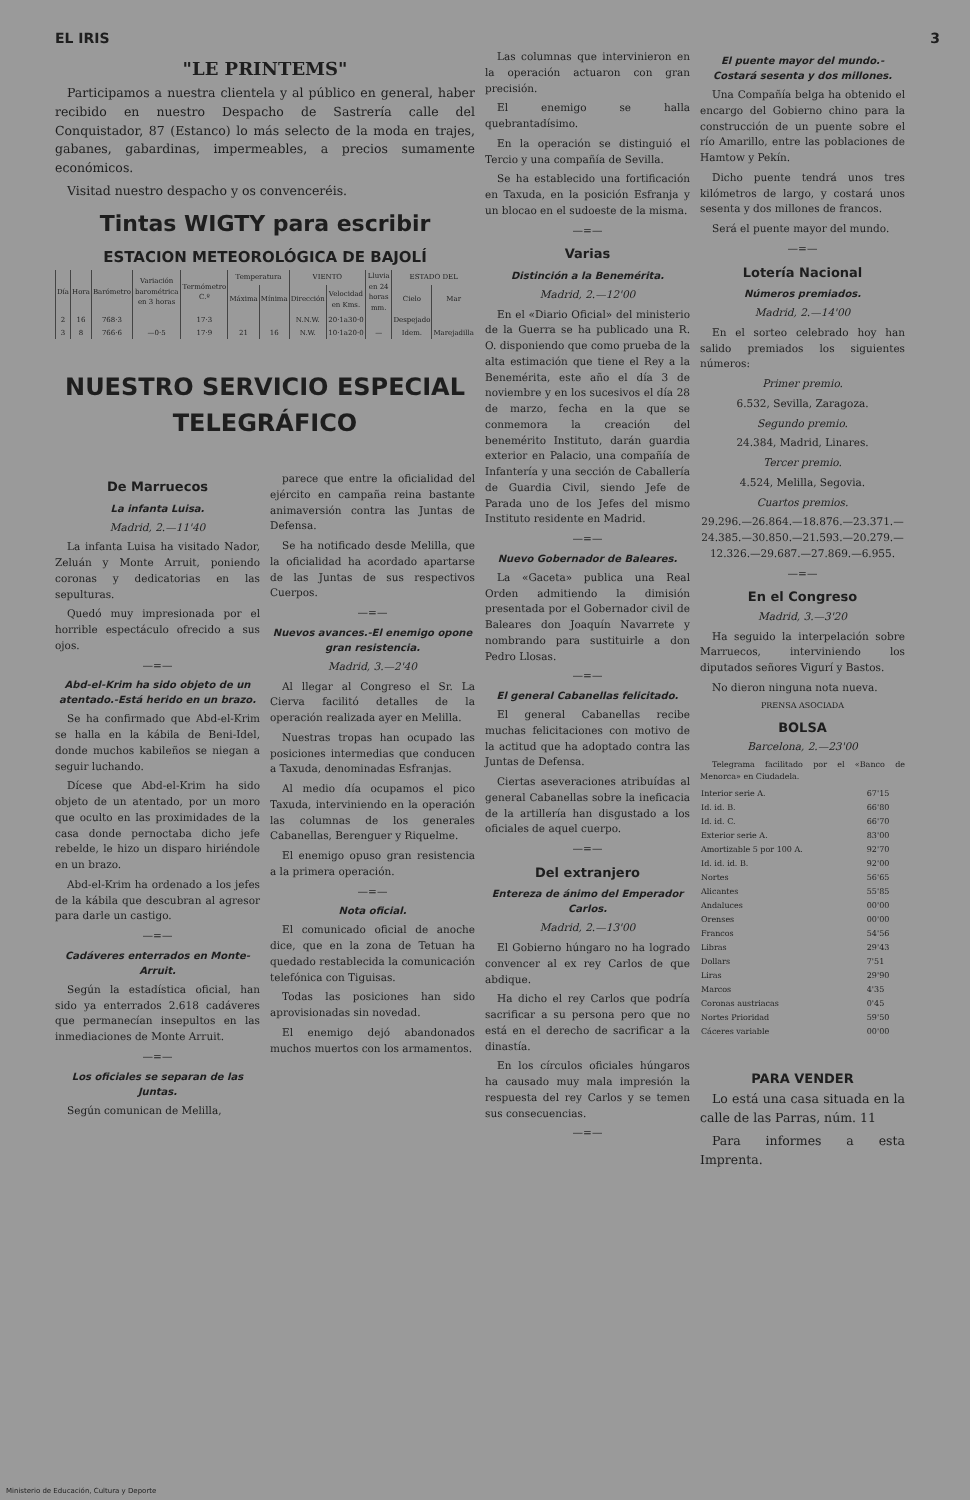EL IRIS 3
"LE PRINTEMS"
Participamos a nuestra clientela y al público en general, haber recibido en nuestro Despacho de Sastrería calle del Conquistador, 87 (Estanco) lo más selecto de la moda en trajes, gabanes, gabardinas, impermeables, a precios sumamente económicos.
Visitad nuestro despacho y os convenceréis.
Tintas WIGTY para escribir
ESTACION METEOROLÓGICA DE BAJOLÍ
| Día | Hora | Barómetro | Variación barométrica en 3 horas | Termómetro C.º | Temperatura | | VIENTO | | Lluvia en 24 horas mm. | ESTADO DEL | |
| --- | --- | --- | --- | --- | --- | --- | --- | --- | --- | --- | --- |
| | | | | | Máxima | Mínima | Dirección | Velocidad en Kms. | | Cielo | Mar |
| 2 | 16 | 768·3 | | 17·3 | | | N.N.W. | 20·1a30·0 | | Despejado | |
| 3 | 8 | 766·6 | —0·5 | 17·9 | 21 | 16 | N.W. | 10·1a20·0 | — | Idem. | Marejadilla |
NUESTRO SERVICIO ESPECIAL
TELEGRÁFICO
De Marruecos
La infanta Luisa.
Madrid, 2.—11'40
La infanta Luisa ha visitado Nador, Zeluán y Monte Arruit, poniendo coronas y dedicatorias en las sepulturas.
Quedó muy impresionada por el horrible espectáculo ofrecido a sus ojos.
—=—
Abd-el-Krim ha sido objeto de un atentado.-Está herido en un brazo.
Se ha confirmado que Abd-el-Krim se halla en la kábila de Beni-Idel, donde muchos kabileños se niegan a seguir luchando.
Dícese que Abd-el-Krim ha sido objeto de un atentado, por un moro que oculto en las proximidades de la casa donde pernoctaba dicho jefe rebelde, le hizo un disparo hiriéndole en un brazo.
Abd-el-Krim ha ordenado a los jefes de la kábila que descubran al agresor para darle un castigo.
—=—
Cadáveres enterrados en Monte-Arruit.
Según la estadística oficial, han sido ya enterrados 2.618 cadáveres que permanecían insepultos en las inmediaciones de Monte Arruit.
—=—
Los oficiales se separan de las Juntas.
Según comunican de Melilla,
parece que entre la oficialidad del ejército en campaña reina bastante animaversión contra las Juntas de Defensa.
Se ha notificado desde Melilla, que la oficialidad ha acordado apartarse de las Juntas de sus respectivos Cuerpos.
—=—
Nuevos avances.-El enemigo opone gran resistencia.
Madrid, 3.—2'40
Al llegar al Congreso el Sr. La Cierva facilitó detalles de la operación realizada ayer en Melilla.
Nuestras tropas han ocupado las posiciones intermedias que conducen a Taxuda, denominadas Esfranjas.
Al medio día ocupamos el pico Taxuda, interviniendo en la operación las columnas de los generales Cabanellas, Berenguer y Riquelme.
El enemigo opuso gran resistencia a la primera operación.
—=—
Nota oficial.
El comunicado oficial de anoche dice, que en la zona de Tetuan ha quedado restablecida la comunicación telefónica con Tiguisas.
Todas las posiciones han sido aprovisionadas sin novedad.
El enemigo dejó abandonados muchos muertos con los armamentos.
Las columnas que intervinieron en la operación actuaron con gran precisión.
El enemigo se halla quebrantadísimo.
En la operación se distinguió el Tercio y una compañía de Sevilla.
Se ha establecido una fortificación en Taxuda, en la posición Esfranja y un blocao en el sudoeste de la misma.
—=—
Varias
Distinción a la Benemérita.
Madrid, 2.—12'00
En el «Diario Oficial» del ministerio de la Guerra se ha publicado una R. O. disponiendo que como prueba de la alta estimación que tiene el Rey a la Benemérita, este año el día 3 de noviembre y en los sucesivos el día 28 de marzo, fecha en la que se conmemora la creación del benemérito Instituto, darán guardia exterior en Palacio, una compañía de Infantería y una sección de Caballería de Guardia Civil, siendo Jefe de Parada uno de los Jefes del mismo Instituto residente en Madrid.
—=—
Nuevo Gobernador de Baleares.
La «Gaceta» publica una Real Orden admitiendo la dimisión presentada por el Gobernador civil de Baleares don Joaquín Navarrete y nombrando para sustituirle a don Pedro Llosas.
—=—
El general Cabanellas felicitado.
El general Cabanellas recibe muchas felicitaciones con motivo de la actitud que ha adoptado contra las Juntas de Defensa.
Ciertas aseveraciones atribuídas al general Cabanellas sobre la ineficacia de la artillería han disgustado a los oficiales de aquel cuerpo.
—=—
Del extranjero
Entereza de ánimo del Emperador Carlos.
Madrid, 2.—13'00
El Gobierno húngaro no ha logrado convencer al ex rey Carlos de que abdique.
Ha dicho el rey Carlos que podría sacrificar a su persona pero que no está en el derecho de sacrificar a la dinastía.
En los círculos oficiales húngaros ha causado muy mala impresión la respuesta del rey Carlos y se temen sus consecuencias.
—=—
El puente mayor del mundo.-Costará sesenta y dos millones.
Una Compañía belga ha obtenido el encargo del Gobierno chino para la construcción de un puente sobre el río Amarillo, entre las poblaciones de Hamtow y Pekín.
Dicho puente tendrá unos tres kilómetros de largo, y costará unos sesenta y dos millones de francos.
Será el puente mayor del mundo.
—=—
Lotería Nacional
Números premiados.
Madrid, 2.—14'00
En el sorteo celebrado hoy han salido premiados los siguientes números:
Primer premio.
6.532, Sevilla, Zaragoza.
Segundo premio.
24.384, Madrid, Linares.
Tercer premio.
4.524, Melilla, Segovia.
Cuartos premios.
29.296.—26.864.—18.876.—23.371.—24.385.—30.850.—21.593.—20.279.—12.326.—29.687.—27.869.—6.955.
—=—
En el Congreso
Madrid, 3.—3'20
Ha seguido la interpelación sobre Marruecos, interviniendo los diputados señores Vigurí y Bastos.
No dieron ninguna nota nueva.
PRENSA ASOCIADA
BOLSA
Barcelona, 2.—23'00
Telegrama facilitado por el «Banco de Menorca» en Ciudadela.
| Interior serie A. | 67'15 |
| Id. id. B. | 66'80 |
| Id. id. C. | 66'70 |
| Exterior serie A. | 83'00 |
| Amortizable 5 por 100 A. | 92'70 |
| Id. id. id. B. | 92'00 |
| Nortes | 56'65 |
| Alicantes | 55'85 |
| Andaluces | 00'00 |
| Orenses | 00'00 |
| Francos | 54'56 |
| Libras | 29'43 |
| Dollars | 7'51 |
| Liras | 29'90 |
| Marcos | 4'35 |
| Coronas austriacas | 0'45 |
| Nortes Prioridad | 59'50 |
| Cáceres variable | 00'00 |
PARA VENDER
Lo está una casa situada en la calle de las Parras, núm. 11
Para informes a esta Imprenta.
Ministerio de Educación, Cultura y Deporte